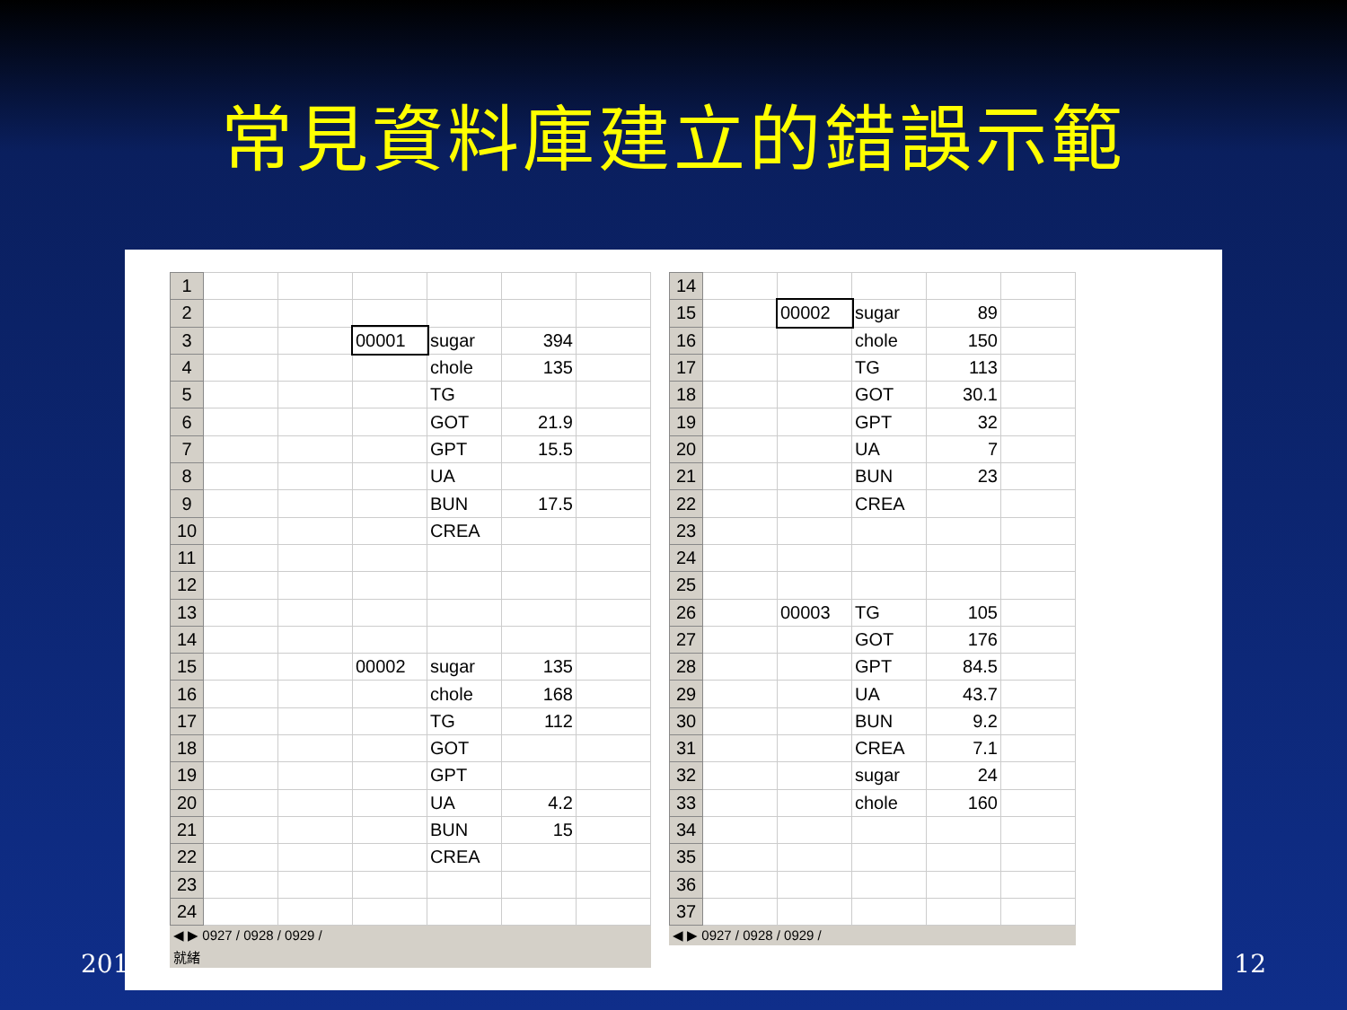常見資料庫建立的錯誤示範
| 1 | | | | | | |
| 2 | | | | | | |
| 3 | | | 00001 | sugar | 394 | |
| 4 | | | | chole | 135 | |
| 5 | | | | TG | | |
| 6 | | | | GOT | 21.9 | |
| 7 | | | | GPT | 15.5 | |
| 8 | | | | UA | | |
| 9 | | | | BUN | 17.5 | |
| 10 | | | | CREA | | |
| 11 | | | | | | |
| 12 | | | | | | |
| 13 | | | | | | |
| 14 | | | | | | |
| 15 | | | 00002 | sugar | 135 | |
| 16 | | | | chole | 168 | |
| 17 | | | | TG | 112 | |
| 18 | | | | GOT | | |
| 19 | | | | GPT | | |
| 20 | | | | UA | 4.2 | |
| 21 | | | | BUN | 15 | |
| 22 | | | | CREA | | |
| 23 | | | | | | |
| 24 | | | | | | |
◀ ▶ 0927 / 0928 / 0929 /
就緒
| 14 | | | | | |
| 15 | | 00002 | sugar | 89 | |
| 16 | | | chole | 150 | |
| 17 | | | TG | 113 | |
| 18 | | | GOT | 30.1 | |
| 19 | | | GPT | 32 | |
| 20 | | | UA | 7 | |
| 21 | | | BUN | 23 | |
| 22 | | | CREA | | |
| 23 | | | | | |
| 24 | | | | | |
| 25 | | | | | |
| 26 | | 00003 | TG | 105 | |
| 27 | | | GOT | 176 | |
| 28 | | | GPT | 84.5 | |
| 29 | | | UA | 43.7 | |
| 30 | | | BUN | 9.2 | |
| 31 | | | CREA | 7.1 | |
| 32 | | | sugar | 24 | |
| 33 | | | chole | 160 | |
| 34 | | | | | |
| 35 | | | | | |
| 36 | | | | | |
| 37 | | | | | |
◀ ▶ 0927 / 0928 / 0929 /
201 12